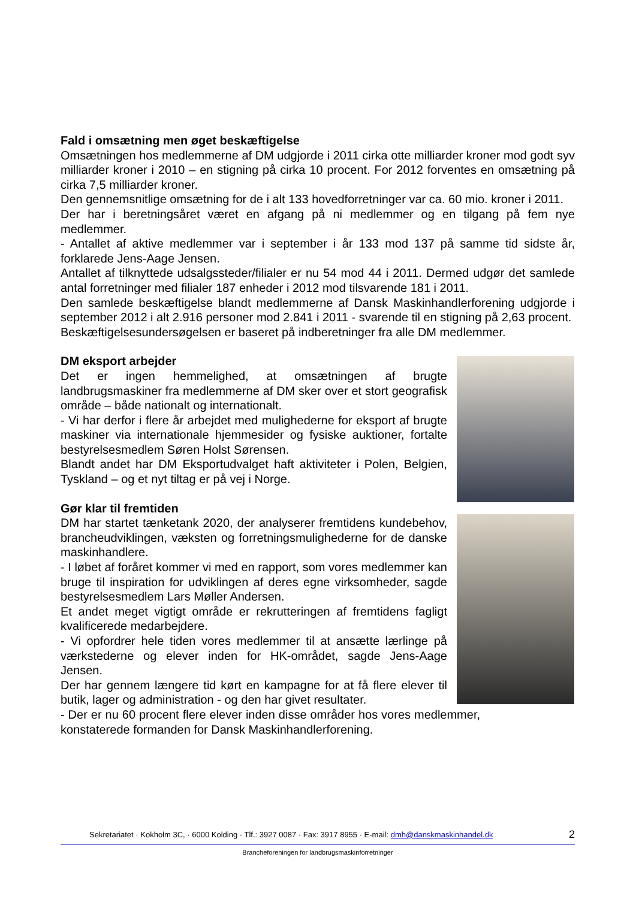Fald i omsætning men øget beskæftigelse
Omsætningen hos medlemmerne af DM udgjorde i 2011 cirka otte milliarder kroner mod godt syv milliarder kroner i 2010 – en stigning på cirka 10 procent. For 2012 forventes en omsætning på cirka 7,5 milliarder kroner.
Den gennemsnitlige omsætning for de i alt 133 hovedforretninger var ca. 60 mio. kroner i 2011.
Der har i beretningsåret været en afgang på ni medlemmer og en tilgang på fem nye medlemmer.
- Antallet af aktive medlemmer var i september i år 133 mod 137 på samme tid sidste år, forklarede Jens-Aage Jensen.
Antallet af tilknyttede udsalgssteder/filialer er nu 54 mod 44 i 2011. Dermed udgør det samlede antal forretninger med filialer 187 enheder i 2012 mod tilsvarende 181 i 2011.
Den samlede beskæftigelse blandt medlemmerne af Dansk Maskinhandlerforening udgjorde i september 2012 i alt 2.916 personer mod 2.841 i 2011 - svarende til en stigning på 2,63 procent.
Beskæftigelsesundersøgelsen er baseret på indberetninger fra alle DM medlemmer.
DM eksport arbejder
Det er ingen hemmelighed, at omsætningen af brugte landbrugsmaskiner fra medlemmerne af DM sker over et stort geografisk område – både nationalt og internationalt.
- Vi har derfor i flere år arbejdet med mulighederne for eksport af brugte maskiner via internationale hjemmesider og fysiske auktioner, fortalte bestyrelsesmedlem Søren Holst Sørensen.
Blandt andet har DM Eksportudvalget haft aktiviteter i Polen, Belgien, Tyskland – og et nyt tiltag er på vej i Norge.
Gør klar til fremtiden
DM har startet tænketank 2020, der analyserer fremtidens kundebehov, brancheudviklingen, væksten og forretningsmulighederne for de danske maskinhandlere.
- I løbet af foråret kommer vi med en rapport, som vores medlemmer kan bruge til inspiration for udviklingen af deres egne virksomheder, sagde bestyrelsesmedlem Lars Møller Andersen.
Et andet meget vigtigt område er rekrutteringen af fremtidens fagligt kvalificerede medarbejdere.
- Vi opfordrer hele tiden vores medlemmer til at ansætte lærlinge på værkstederne og elever inden for HK-området, sagde Jens-Aage Jensen.
Der har gennem længere tid kørt en kampagne for at få flere elever til butik, lager og administration - og den har givet resultater.
- Der er nu 60 procent flere elever inden disse områder hos vores medlemmer, konstaterede formanden for Dansk Maskinhandlerforening.
Sekretariatet · Kokholm 3C, · 6000 Kolding · Tlf.: 3927 0087 · Fax: 3917 8955 · E-mail: dmh@danskmaskinhandel.dk 2
Brancheforeningen for landbrugsmaskinforretninger